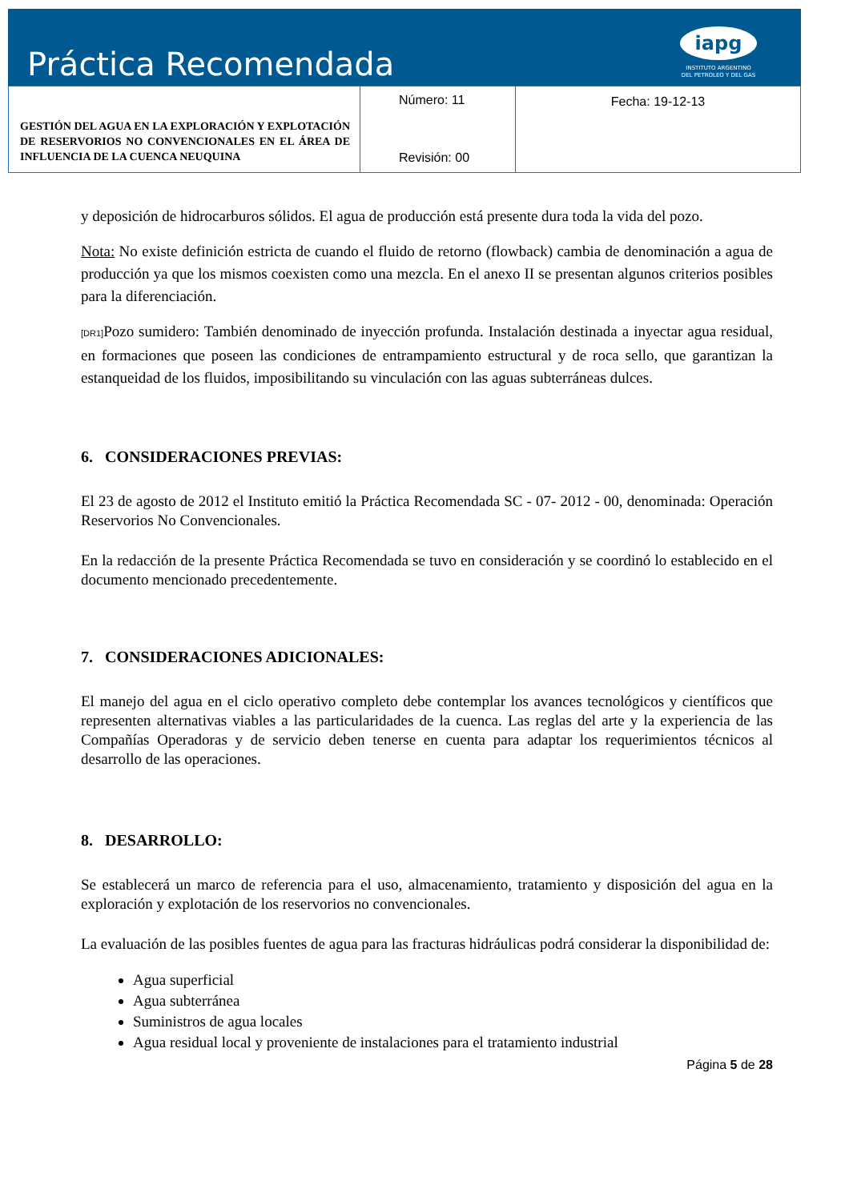Práctica Recomendada
iapg
INSTITUTO ARGENTINO
DEL PETROLEO Y DEL GAS
| GESTIÓN DEL AGUA EN LA EXPLORACIÓN Y EXPLOTACIÓN DE RESERVORIOS NO CONVENCIONALES EN EL ÁREA DE INFLUENCIA DE LA CUENCA NEUQUINA | Número: 11 Revisión: 00 | Fecha: 19-12-13 |
y deposición de hidrocarburos sólidos. El agua de producción está presente dura toda la vida del pozo.
Nota: No existe definición estricta de cuando el fluido de retorno (flowback) cambia de denominación a agua de producción ya que los mismos coexisten como una mezcla. En el anexo II se presentan algunos criterios posibles para la diferenciación.
[DR1] Pozo sumidero: También denominado de inyección profunda. Instalación destinada a inyectar agua residual, en formaciones que poseen las condiciones de entrampamiento estructural y de roca sello, que garantizan la estanqueidad de los fluidos, imposibilitando su vinculación con las aguas subterráneas dulces.
6. CONSIDERACIONES PREVIAS:
El 23 de agosto de 2012 el Instituto emitió la Práctica Recomendada SC - 07- 2012 - 00, denominada: Operación Reservorios No Convencionales.
En la redacción de la presente Práctica Recomendada se tuvo en consideración y se coordinó lo establecido en el documento mencionado precedentemente.
7. CONSIDERACIONES ADICIONALES:
El manejo del agua en el ciclo operativo completo debe contemplar los avances tecnológicos y científicos que representen alternativas viables a las particularidades de la cuenca. Las reglas del arte y la experiencia de las Compañías Operadoras y de servicio deben tenerse en cuenta para adaptar los requerimientos técnicos al desarrollo de las operaciones.
8. DESARROLLO:
Se establecerá un marco de referencia para el uso, almacenamiento, tratamiento y disposición del agua en la exploración y explotación de los reservorios no convencionales.
La evaluación de las posibles fuentes de agua para las fracturas hidráulicas podrá considerar la disponibilidad de:
Agua superficial
Agua subterránea
Suministros de agua locales
Agua residual local y proveniente de instalaciones para el tratamiento industrial
Página 5 de 28